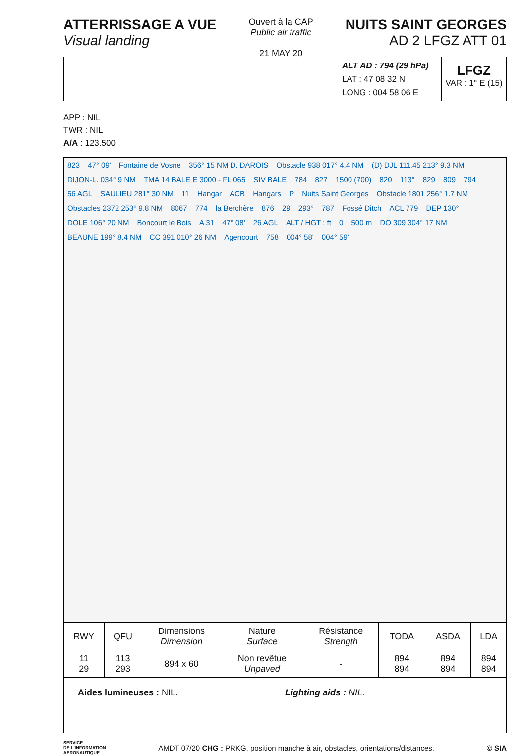ATTERRISSAGE A VUE
Visual landing
Ouvert à la CAP
Public air traffic
21 MAY 20
NUITS SAINT GEORGES
AD 2 LFGZ ATT 01
ALT AD : 794 (29 hPa)
LAT : 47 08 32 N
LONG : 004 58 06 E
LFGZ
VAR : 1° E (15)
APP : NIL
TWR : NIL
A/A : 123.500
823 47° 09' Fontaine de Vosne 356° 15 NM D. DAROIS Obstacle 938 017° 4.4 NM (D) DJL 111.45 213° 9.3 NM DIJON-L. 034° 9 NM TMA 14 BALE E 3000 - FL 065 SIV BALE 784 827 1500 (700) 820 113° 829 809 794 56 AGL SAULIEU 281° 30 NM 11 Hangar ACB Hangars P Nuits Saint Georges Obstacle 1801 256° 1.7 NM Obstacles 2372 253° 9.8 NM 8067 774 la Berchère 876 29 293° 787 Fossé Ditch ACL 779 DEP 130° DOLE 106° 20 NM Boncourt le Bois A 31 47° 08' 26 AGL ALT / HGT : ft 0 500 m DO 309 304° 17 NM BEAUNE 199° 8.4 NM CC 391 010° 26 NM Agencourt 758 004° 58' 004° 59'
| RWY | QFU | Dimensions Dimension | Nature Surface | Résistance Strength | TODA | ASDA | LDA |
| --- | --- | --- | --- | --- | --- | --- | --- |
| 11 29 | 113 293 | 894 x 60 | Non revêtue Unpaved | - | 894 894 | 894 894 | 894 894 |
Aides lumineuses : NIL. Lighting aids : NIL.
SERVICE
DE L'INFORMATION
AERONAUTIQUE
AMDT 07/20 CHG : PRKG, position manche à air, obstacles, orientations/distances.
© SIA